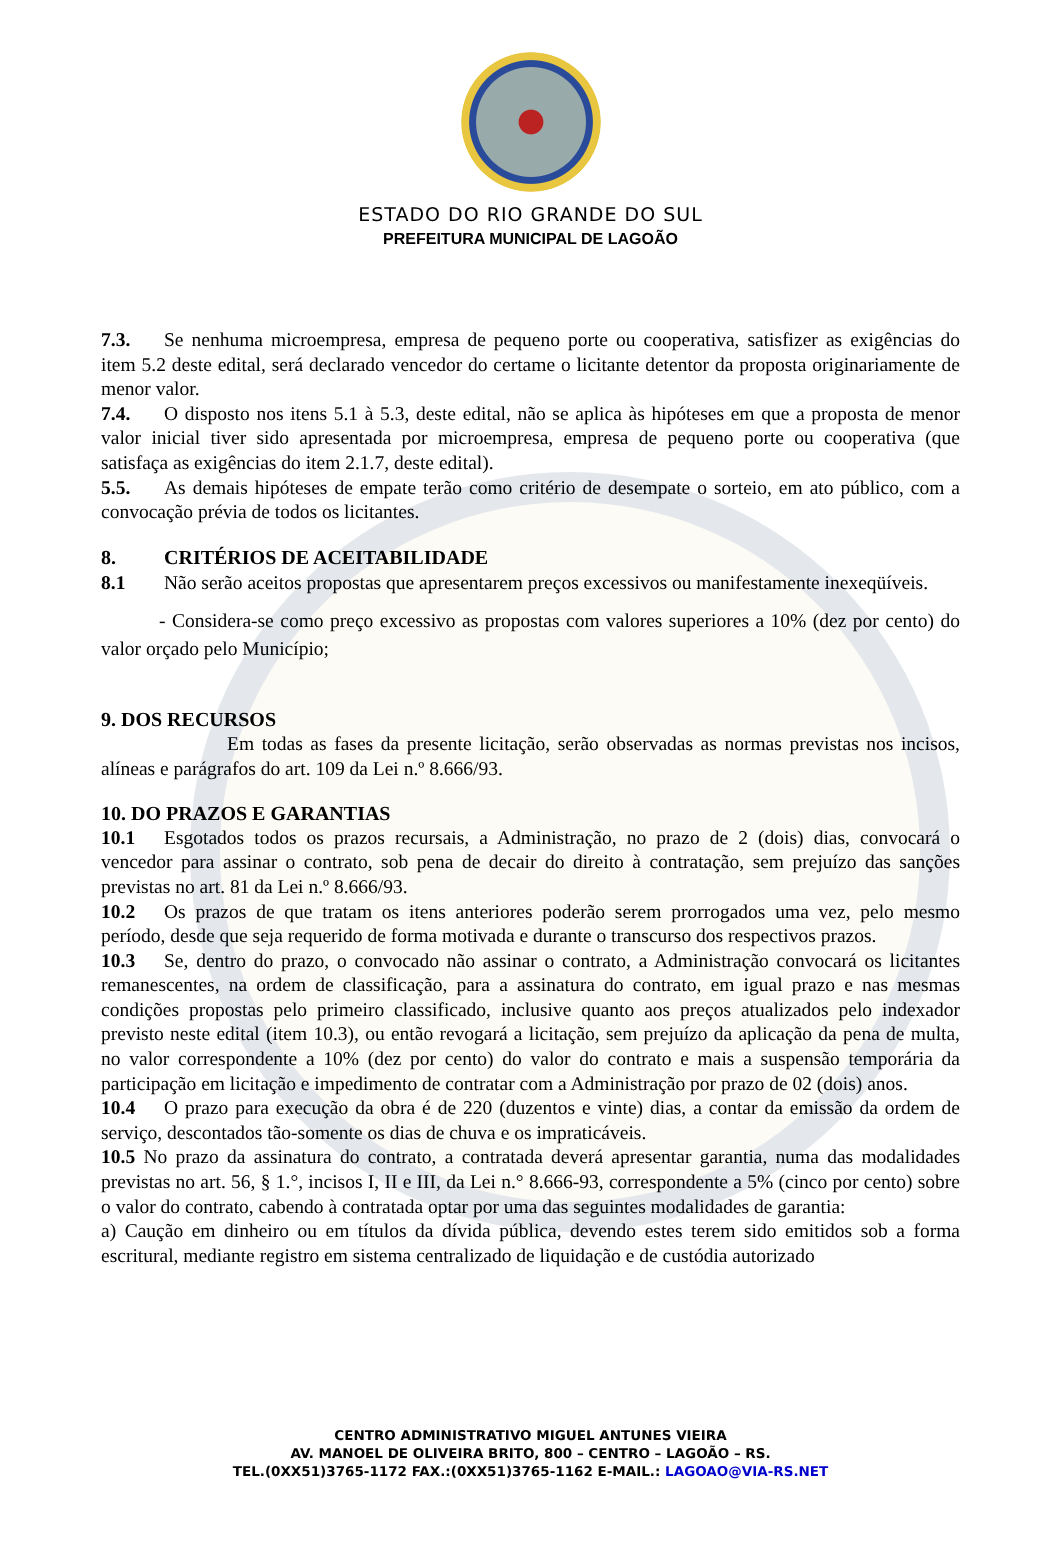ESTADO DO RIO GRANDE DO SUL
PREFEITURA MUNICIPAL DE LAGOÃO
7.3. Se nenhuma microempresa, empresa de pequeno porte ou cooperativa, satisfizer as exigências do item 5.2 deste edital, será declarado vencedor do certame o licitante detentor da proposta originariamente de menor valor.
7.4. O disposto nos itens 5.1 à 5.3, deste edital, não se aplica às hipóteses em que a proposta de menor valor inicial tiver sido apresentada por microempresa, empresa de pequeno porte ou cooperativa (que satisfaça as exigências do item 2.1.7, deste edital).
5.5. As demais hipóteses de empate terão como critério de desempate o sorteio, em ato público, com a convocação prévia de todos os licitantes.
8. CRITÉRIOS DE ACEITABILIDADE
8.1 Não serão aceitos propostas que apresentarem preços excessivos ou manifestamente inexeqüíveis.
- Considera-se como preço excessivo as propostas com valores superiores a 10% (dez por cento) do valor orçado pelo Município;
9. DOS RECURSOS
Em todas as fases da presente licitação, serão observadas as normas previstas nos incisos, alíneas e parágrafos do art. 109 da Lei n.º 8.666/93.
10. DO PRAZOS E GARANTIAS
10.1 Esgotados todos os prazos recursais, a Administração, no prazo de 2 (dois) dias, convocará o vencedor para assinar o contrato, sob pena de decair do direito à contratação, sem prejuízo das sanções previstas no art. 81 da Lei n.º 8.666/93.
10.2 Os prazos de que tratam os itens anteriores poderão serem prorrogados uma vez, pelo mesmo período, desde que seja requerido de forma motivada e durante o transcurso dos respectivos prazos.
10.3 Se, dentro do prazo, o convocado não assinar o contrato, a Administração convocará os licitantes remanescentes, na ordem de classificação, para a assinatura do contrato, em igual prazo e nas mesmas condições propostas pelo primeiro classificado, inclusive quanto aos preços atualizados pelo indexador previsto neste edital (item 10.3), ou então revogará a licitação, sem prejuízo da aplicação da pena de multa, no valor correspondente a 10% (dez por cento) do valor do contrato e mais a suspensão temporária da participação em licitação e impedimento de contratar com a Administração por prazo de 02 (dois) anos.
10.4 O prazo para execução da obra é de 220 (duzentos e vinte) dias, a contar da emissão da ordem de serviço, descontados tão-somente os dias de chuva e os impraticáveis.
10.5 No prazo da assinatura do contrato, a contratada deverá apresentar garantia, numa das modalidades previstas no art. 56, § 1.°, incisos I, II e III, da Lei n.° 8.666-93, correspondente a 5% (cinco por cento) sobre o valor do contrato, cabendo à contratada optar por uma das seguintes modalidades de garantia:
a) Caução em dinheiro ou em títulos da dívida pública, devendo estes terem sido emitidos sob a forma escritural, mediante registro em sistema centralizado de liquidação e de custódia autorizado
CENTRO ADMINISTRATIVO MIGUEL ANTUNES VIEIRA
AV. MANOEL DE OLIVEIRA BRITO, 800 – CENTRO – LAGOÃO – RS.
TEL.(0XX51)3765-1172 FAX.:(0XX51)3765-1162 E-MAIL.: LAGOAO@VIA-RS.NET